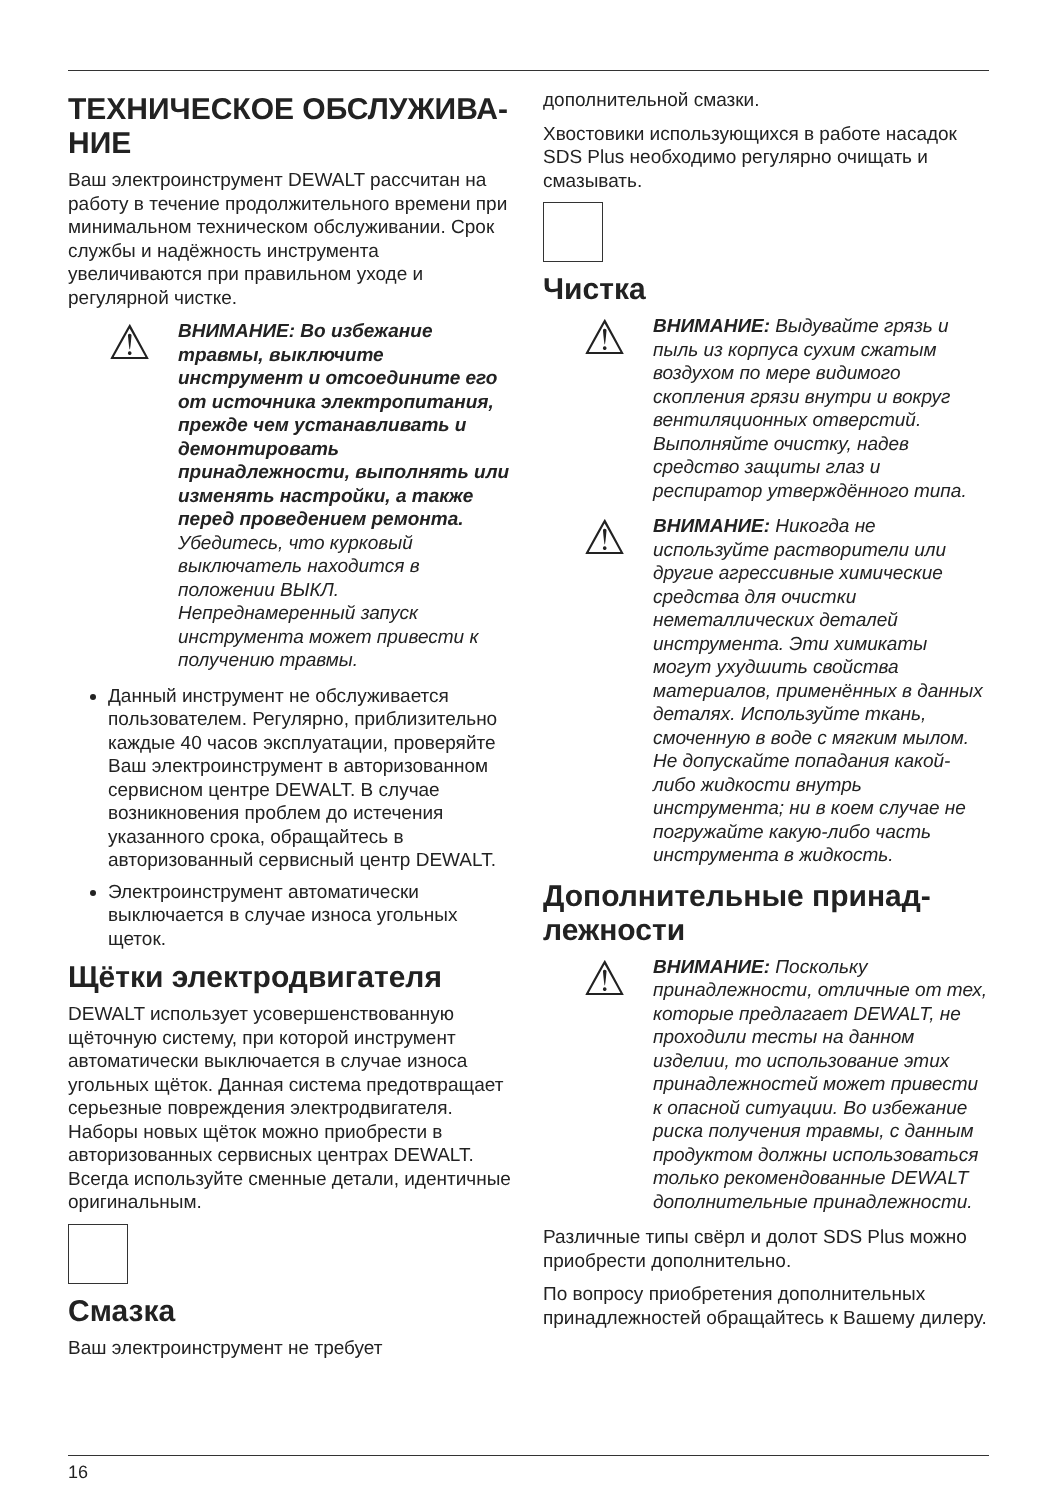ТЕХНИЧЕСКОЕ ОБСЛУЖИВА-НИЕ
Ваш электроинструмент DEWALT рассчитан на работу в течение продолжительного времени при минимальном техническом обслуживании. Срок службы и надёжность инструмента увеличиваются при правильном уходе и регулярной чистке.
⚠
ВНИМАНИЕ: Во избежание травмы, выключите инструмент и отсоедините его от источника электропитания, прежде чем устанавливать и демонтировать принадлежности, выполнять или изменять настройки, а также перед проведением ремонта. Убедитесь, что курковый выключатель находится в положении ВЫКЛ. Непреднамеренный запуск инструмента может привести к получению травмы.
Данный инструмент не обслуживается пользователем. Регулярно, приблизительно каждые 40 часов эксплуатации, проверяйте Ваш электроинструмент в авторизованном сервисном центре DEWALT. В случае возникновения проблем до истечения указанного срока, обращайтесь в авторизованный сервисный центр DEWALT.
Электроинструмент автоматически выключается в случае износа угольных щеток.
Щётки электродвигателя
DEWALT использует усовершенствованную щёточную систему, при которой инструмент автоматически выключается в случае износа угольных щёток. Данная система предотвращает серьезные повреждения электродвигателя. Наборы новых щёток можно приобрести в авторизованных сервисных центрах DEWALT. Всегда используйте сменные детали, идентичные оригинальным.
Смазка
Ваш электроинструмент не требует
дополнительной смазки.
Хвостовики использующихся в работе насадок SDS Plus необходимо регулярно очищать и смазывать.
Чистка
⚠
ВНИМАНИЕ: Выдувайте грязь и пыль из корпуса сухим сжатым воздухом по мере видимого скопления грязи внутри и вокруг вентиляционных отверстий. Выполняйте очистку, надев средство защиты глаз и респиратор утверждённого типа.
⚠
ВНИМАНИЕ: Никогда не используйте растворители или другие агрессивные химические средства для очистки неметаллических деталей инструмента. Эти химикаты могут ухудшить свойства материалов, применённых в данных деталях. Используйте ткань, смоченную в воде с мягким мылом. Не допускайте попадания какой-либо жидкости внутрь инструмента; ни в коем случае не погружайте какую-либо часть инструмента в жидкость.
Дополнительные принад-лежности
⚠
ВНИМАНИЕ: Поскольку принадлежности, отличные от тех, которые предлагает DEWALT, не проходили тесты на данном изделии, то использование этих принадлежностей может привести к опасной ситуации. Во избежание риска получения травмы, с данным продуктом должны использоваться только рекомендованные DEWALT дополнительные принадлежности.
Различные типы свёрл и долот SDS Plus можно приобрести дополнительно.
По вопросу приобретения дополнительных принадлежностей обращайтесь к Вашему дилеру.
16